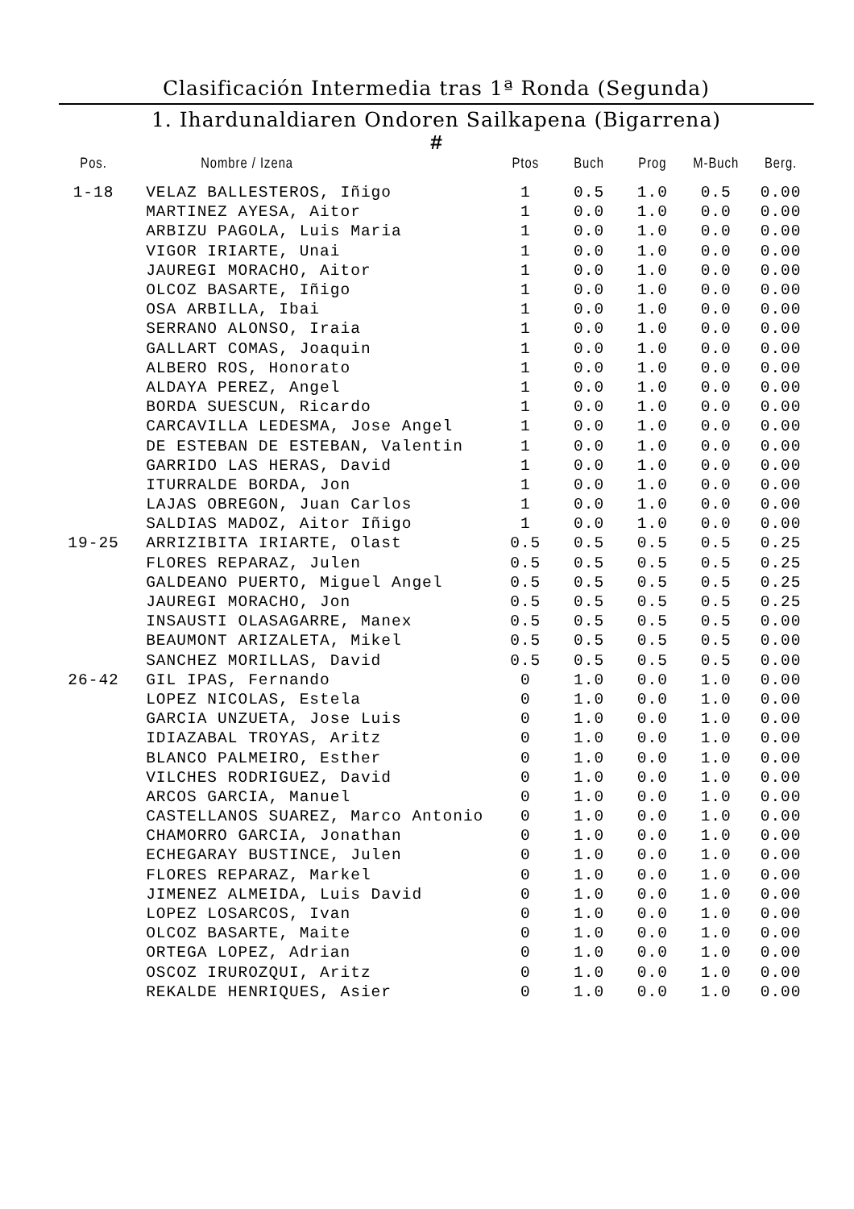Clasificación Intermedia tras 1ª Ronda (Segunda)
1. Ihardunaldiaren Ondoren Sailkapena (Bigarrena)
#
| Pos. | Nombre / Izena | Ptos | Buch | Prog | M-Buch | Berg. |
| --- | --- | --- | --- | --- | --- | --- |
| 1-18 | VELAZ BALLESTEROS, Iñigo | 1 | 0.5 | 1.0 | 0.5 | 0.00 |
| | MARTINEZ AYESA, Aitor | 1 | 0.0 | 1.0 | 0.0 | 0.00 |
| | ARBIZU PAGOLA, Luis Maria | 1 | 0.0 | 1.0 | 0.0 | 0.00 |
| | VIGOR IRIARTE, Unai | 1 | 0.0 | 1.0 | 0.0 | 0.00 |
| | JAUREGI MORACHO, Aitor | 1 | 0.0 | 1.0 | 0.0 | 0.00 |
| | OLCOZ BASARTE, Iñigo | 1 | 0.0 | 1.0 | 0.0 | 0.00 |
| | OSA ARBILLA, Ibai | 1 | 0.0 | 1.0 | 0.0 | 0.00 |
| | SERRANO ALONSO, Iraia | 1 | 0.0 | 1.0 | 0.0 | 0.00 |
| | GALLART COMAS, Joaquin | 1 | 0.0 | 1.0 | 0.0 | 0.00 |
| | ALBERO ROS, Honorato | 1 | 0.0 | 1.0 | 0.0 | 0.00 |
| | ALDAYA PEREZ, Angel | 1 | 0.0 | 1.0 | 0.0 | 0.00 |
| | BORDA SUESCUN, Ricardo | 1 | 0.0 | 1.0 | 0.0 | 0.00 |
| | CARCAVILLA LEDESMA, Jose Angel | 1 | 0.0 | 1.0 | 0.0 | 0.00 |
| | DE ESTEBAN DE ESTEBAN, Valentin | 1 | 0.0 | 1.0 | 0.0 | 0.00 |
| | GARRIDO LAS HERAS, David | 1 | 0.0 | 1.0 | 0.0 | 0.00 |
| | ITURRALDE BORDA, Jon | 1 | 0.0 | 1.0 | 0.0 | 0.00 |
| | LAJAS OBREGON, Juan Carlos | 1 | 0.0 | 1.0 | 0.0 | 0.00 |
| | SALDIAS MADOZ, Aitor Iñigo | 1 | 0.0 | 1.0 | 0.0 | 0.00 |
| 19-25 | ARRIZIBITA IRIARTE, Olast | 0.5 | 0.5 | 0.5 | 0.5 | 0.25 |
| | FLORES REPARAZ, Julen | 0.5 | 0.5 | 0.5 | 0.5 | 0.25 |
| | GALDEANO PUERTO, Miguel Angel | 0.5 | 0.5 | 0.5 | 0.5 | 0.25 |
| | JAUREGI MORACHO, Jon | 0.5 | 0.5 | 0.5 | 0.5 | 0.25 |
| | INSAUSTI OLASAGARRE, Manex | 0.5 | 0.5 | 0.5 | 0.5 | 0.00 |
| | BEAUMONT ARIZALETA, Mikel | 0.5 | 0.5 | 0.5 | 0.5 | 0.00 |
| | SANCHEZ MORILLAS, David | 0.5 | 0.5 | 0.5 | 0.5 | 0.00 |
| 26-42 | GIL IPAS, Fernando | 0 | 1.0 | 0.0 | 1.0 | 0.00 |
| | LOPEZ NICOLAS, Estela | 0 | 1.0 | 0.0 | 1.0 | 0.00 |
| | GARCIA UNZUETA, Jose Luis | 0 | 1.0 | 0.0 | 1.0 | 0.00 |
| | IDIAZABAL TROYAS, Aritz | 0 | 1.0 | 0.0 | 1.0 | 0.00 |
| | BLANCO PALMEIRO, Esther | 0 | 1.0 | 0.0 | 1.0 | 0.00 |
| | VILCHES RODRIGUEZ, David | 0 | 1.0 | 0.0 | 1.0 | 0.00 |
| | ARCOS GARCIA, Manuel | 0 | 1.0 | 0.0 | 1.0 | 0.00 |
| | CASTELLANOS SUAREZ, Marco Antonio | 0 | 1.0 | 0.0 | 1.0 | 0.00 |
| | CHAMORRO GARCIA, Jonathan | 0 | 1.0 | 0.0 | 1.0 | 0.00 |
| | ECHEGARAY BUSTINCE, Julen | 0 | 1.0 | 0.0 | 1.0 | 0.00 |
| | FLORES REPARAZ, Markel | 0 | 1.0 | 0.0 | 1.0 | 0.00 |
| | JIMENEZ ALMEIDA, Luis David | 0 | 1.0 | 0.0 | 1.0 | 0.00 |
| | LOPEZ LOSARCOS, Ivan | 0 | 1.0 | 0.0 | 1.0 | 0.00 |
| | OLCOZ BASARTE, Maite | 0 | 1.0 | 0.0 | 1.0 | 0.00 |
| | ORTEGA LOPEZ, Adrian | 0 | 1.0 | 0.0 | 1.0 | 0.00 |
| | OSCOZ IRUROZQUI, Aritz | 0 | 1.0 | 0.0 | 1.0 | 0.00 |
| | REKALDE HENRIQUES, Asier | 0 | 1.0 | 0.0 | 1.0 | 0.00 |